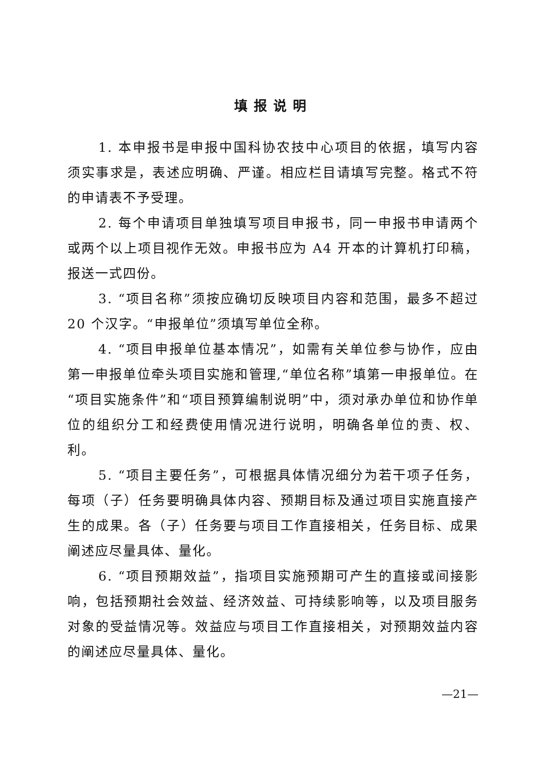填报说明
1. 本申报书是申报中国科协农技中心项目的依据，填写内容须实事求是，表述应明确、严谨。相应栏目请填写完整。格式不符的申请表不予受理。
2. 每个申请项目单独填写项目申报书，同一申报书申请两个或两个以上项目视作无效。申报书应为 A4 开本的计算机打印稿，报送一式四份。
3. “项目名称”须按应确切反映项目内容和范围，最多不超过 20 个汉字。“申报单位”须填写单位全称。
4. “项目申报单位基本情况”，如需有关单位参与协作，应由第一申报单位牵头项目实施和管理,“单位名称”填第一申报单位。在“项目实施条件”和“项目预算编制说明”中，须对承办单位和协作单位的组织分工和经费使用情况进行说明，明确各单位的责、权、利。
5. “项目主要任务”，可根据具体情况细分为若干项子任务，每项（子）任务要明确具体内容、预期目标及通过项目实施直接产生的成果。各（子）任务要与项目工作直接相关，任务目标、成果阐述应尽量具体、量化。
6. “项目预期效益”，指项目实施预期可产生的直接或间接影响，包括预期社会效益、经济效益、可持续影响等，以及项目服务对象的受益情况等。效益应与项目工作直接相关，对预期效益内容的阐述应尽量具体、量化。
—21—